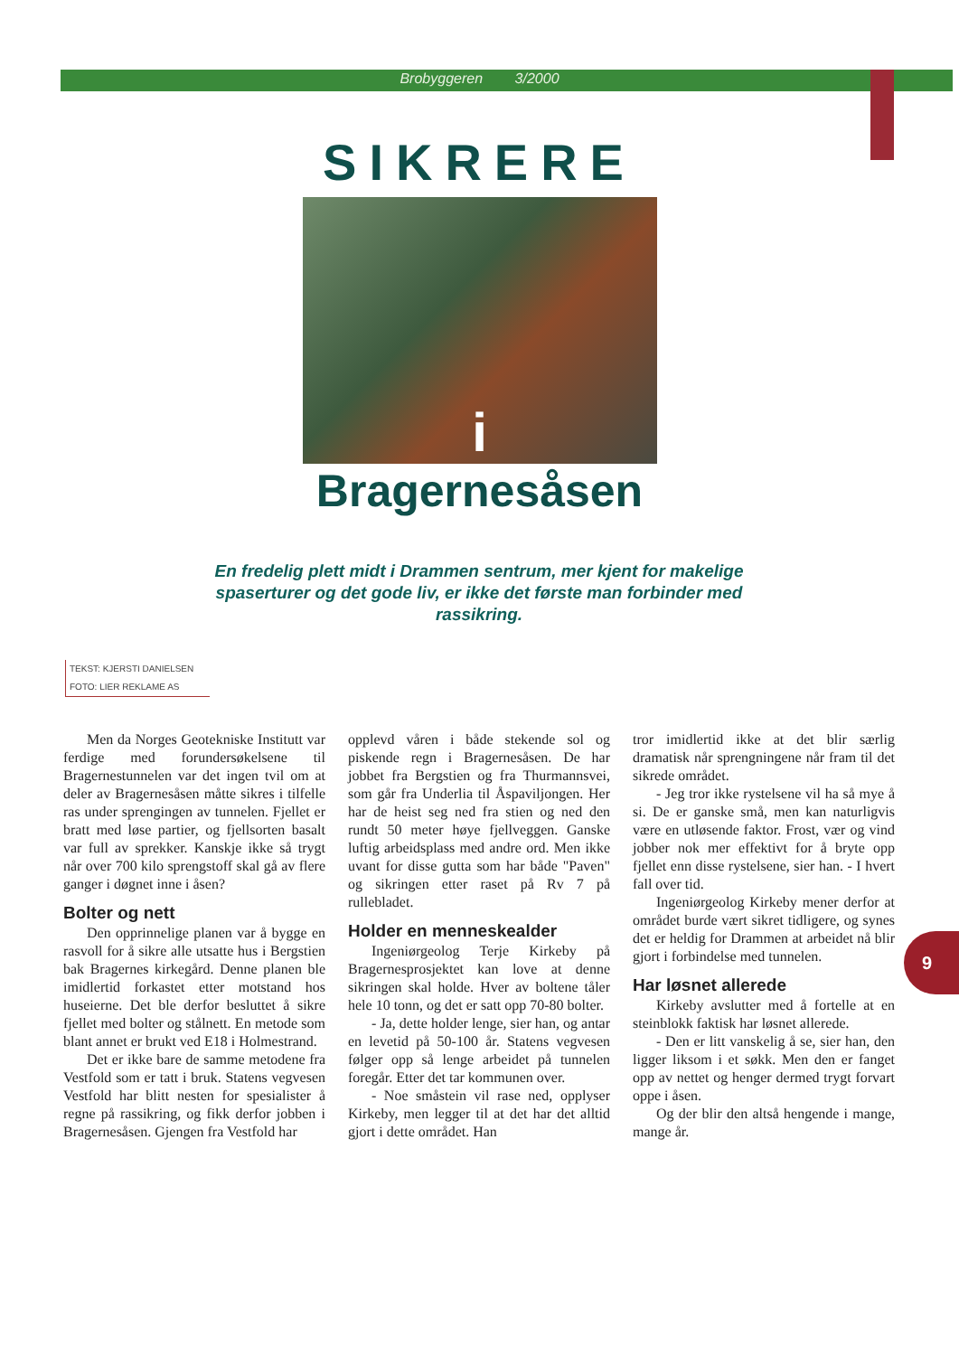Brobyggeren 3/2000
SIKRERE
i
Bragernesåsen
En fredelig plett midt i Drammen sentrum, mer kjent for makelige spaserturer og det gode liv, er ikke det første man forbinder med rassikring.
TEKST: KJERSTI DANIELSEN
FOTO: LIER REKLAME AS
Men da Norges Geotekniske Institutt var ferdige med forundersøkelsene til Bragernestunnelen var det ingen tvil om at deler av Bragernesåsen måtte sikres i tilfelle ras under sprengingen av tunnelen. Fjellet er bratt med løse partier, og fjellsorten basalt var full av sprekker. Kanskje ikke så trygt når over 700 kilo sprengstoff skal gå av flere ganger i døgnet inne i åsen?
Bolter og nett
Den opprinnelige planen var å bygge en rasvoll for å sikre alle utsatte hus i Bergstien bak Bragernes kirkegård. Denne planen ble imidlertid forkastet etter motstand hos huseierne. Det ble derfor besluttet å sikre fjellet med bolter og stålnett. En metode som blant annet er brukt ved E18 i Holmestrand.
Det er ikke bare de samme metodene fra Vestfold som er tatt i bruk. Statens vegvesen Vestfold har blitt nesten for spesialister å regne på rassikring, og fikk derfor jobben i Bragernesåsen. Gjengen fra Vestfold har
opplevd våren i både stekende sol og piskende regn i Bragernesåsen. De har jobbet fra Bergstien og fra Thurmannsvei, som går fra Underlia til Åspaviljongen. Her har de heist seg ned fra stien og ned den rundt 50 meter høye fjellveggen. Ganske luftig arbeidsplass med andre ord. Men ikke uvant for disse gutta som har både "Paven" og sikringen etter raset på Rv 7 på rullebladet.
Holder en menneskealder
Ingeniørgeolog Terje Kirkeby på Bragernesprosjektet kan love at denne sikringen skal holde. Hver av boltene tåler hele 10 tonn, og det er satt opp 70-80 bolter.
- Ja, dette holder lenge, sier han, og antar en levetid på 50-100 år. Statens vegvesen følger opp så lenge arbeidet på tunnelen foregår. Etter det tar kommunen over.
- Noe småstein vil rase ned, opplyser Kirkeby, men legger til at det har det alltid gjort i dette området. Han
tror imidlertid ikke at det blir særlig dramatisk når sprengningene når fram til det sikrede området.
- Jeg tror ikke rystelsene vil ha så mye å si. De er ganske små, men kan naturligvis være en utløsende faktor. Frost, vær og vind jobber nok mer effektivt for å bryte opp fjellet enn disse rystelsene, sier han. - I hvert fall over tid.
Ingeniørgeolog Kirkeby mener derfor at området burde vært sikret tidligere, og synes det er heldig for Drammen at arbeidet nå blir gjort i forbindelse med tunnelen.
Har løsnet allerede
Kirkeby avslutter med å fortelle at en steinblokk faktisk har løsnet allerede.
- Den er litt vanskelig å se, sier han, den ligger liksom i et søkk. Men den er fanget opp av nettet og henger dermed trygt forvart oppe i åsen.
Og der blir den altså hengende i mange, mange år.
9